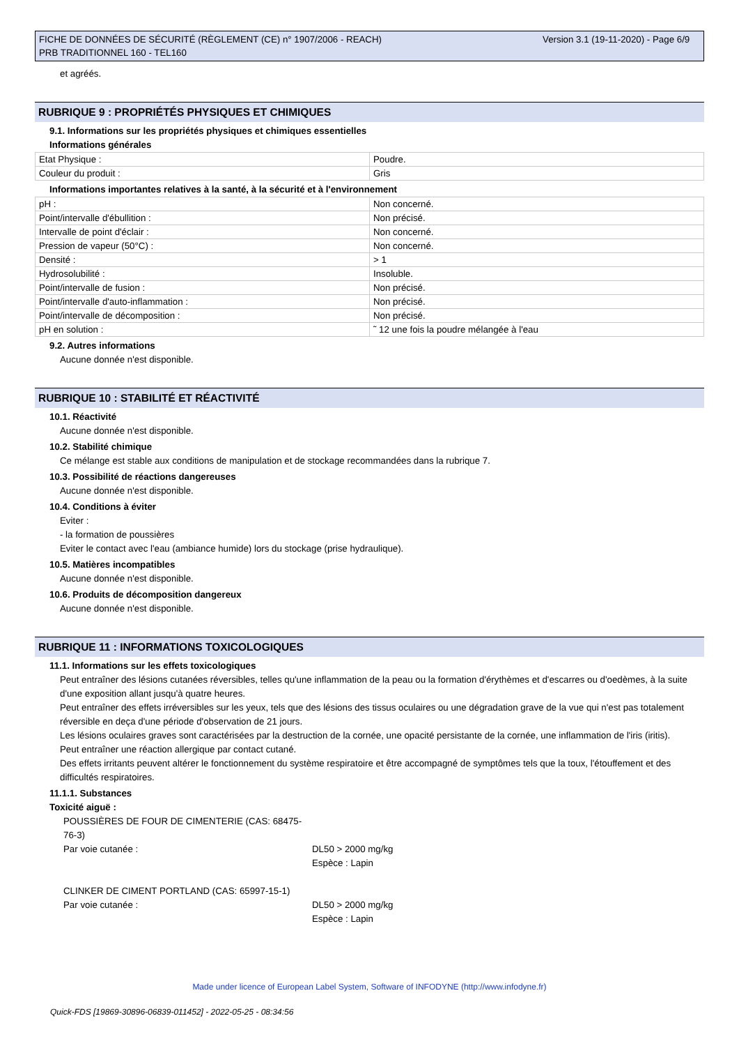FICHE DE DONNÉES DE SÉCURITÉ (RÈGLEMENT (CE) n° 1907/2006 - REACH)
PRB TRADITIONNEL 160 - TEL160
Version 3.1 (19-11-2020) - Page 6/9
et agréés.
RUBRIQUE 9 : PROPRIÉTÉS PHYSIQUES ET CHIMIQUES
9.1. Informations sur les propriétés physiques et chimiques essentielles
Informations générales
| Etat Physique : | Poudre. |
| Couleur du produit : | Gris |
Informations importantes relatives à la santé, à la sécurité et à l'environnement
| pH : | Non concerné. |
| Point/intervalle d'ébullition : | Non précisé. |
| Intervalle de point d'éclair : | Non concerné. |
| Pression de vapeur (50°C) : | Non concerné. |
| Densité : | > 1 |
| Hydrosolubilité : | Insoluble. |
| Point/intervalle de fusion : | Non précisé. |
| Point/intervalle d'auto-inflammation : | Non précisé. |
| Point/intervalle de décomposition : | Non précisé. |
| pH en solution : | ˜ 12 une fois la poudre mélangée à l'eau |
9.2. Autres informations
Aucune donnée n'est disponible.
RUBRIQUE 10 : STABILITÉ ET RÉACTIVITÉ
10.1. Réactivité
Aucune donnée n'est disponible.
10.2. Stabilité chimique
Ce mélange est stable aux conditions de manipulation et de stockage recommandées dans la rubrique 7.
10.3. Possibilité de réactions dangereuses
Aucune donnée n'est disponible.
10.4. Conditions à éviter
Eviter :
- la formation de poussières
Eviter le contact avec l'eau (ambiance humide) lors du stockage (prise hydraulique).
10.5. Matières incompatibles
Aucune donnée n'est disponible.
10.6. Produits de décomposition dangereux
Aucune donnée n'est disponible.
RUBRIQUE 11 : INFORMATIONS TOXICOLOGIQUES
11.1. Informations sur les effets toxicologiques
Peut entraîner des lésions cutanées réversibles, telles qu'une inflammation de la peau ou la formation d'érythèmes et d'escarres ou d'oedèmes, à la suite d'une exposition allant jusqu'à quatre heures.
Peut entraîner des effets irréversibles sur les yeux, tels que des lésions des tissus oculaires ou une dégradation grave de la vue qui n'est pas totalement réversible en deça d'une période d'observation de 21 jours.
Les lésions oculaires graves sont caractérisées par la destruction de la cornée, une opacité persistante de la cornée, une inflammation de l'iris (iritis).
Peut entraîner une réaction allergique par contact cutané.
Des effets irritants peuvent altérer le fonctionnement du système respiratoire et être accompagné de symptômes tels que la toux, l'étouffement et des difficultés respiratoires.
11.1.1. Substances
Toxicité aiguë :
POUSSIÈRES DE FOUR DE CIMENTERIE (CAS: 68475-76-3)
Par voie cutanée : DL50 > 2000 mg/kg
Espèce : Lapin
CLINKER DE CIMENT PORTLAND (CAS: 65997-15-1)
Par voie cutanée : DL50 > 2000 mg/kg
Espèce : Lapin
Made under licence of European Label System, Software of INFODYNE (http://www.infodyne.fr)
Quick-FDS [19869-30896-06839-011452] - 2022-05-25 - 08:34:56